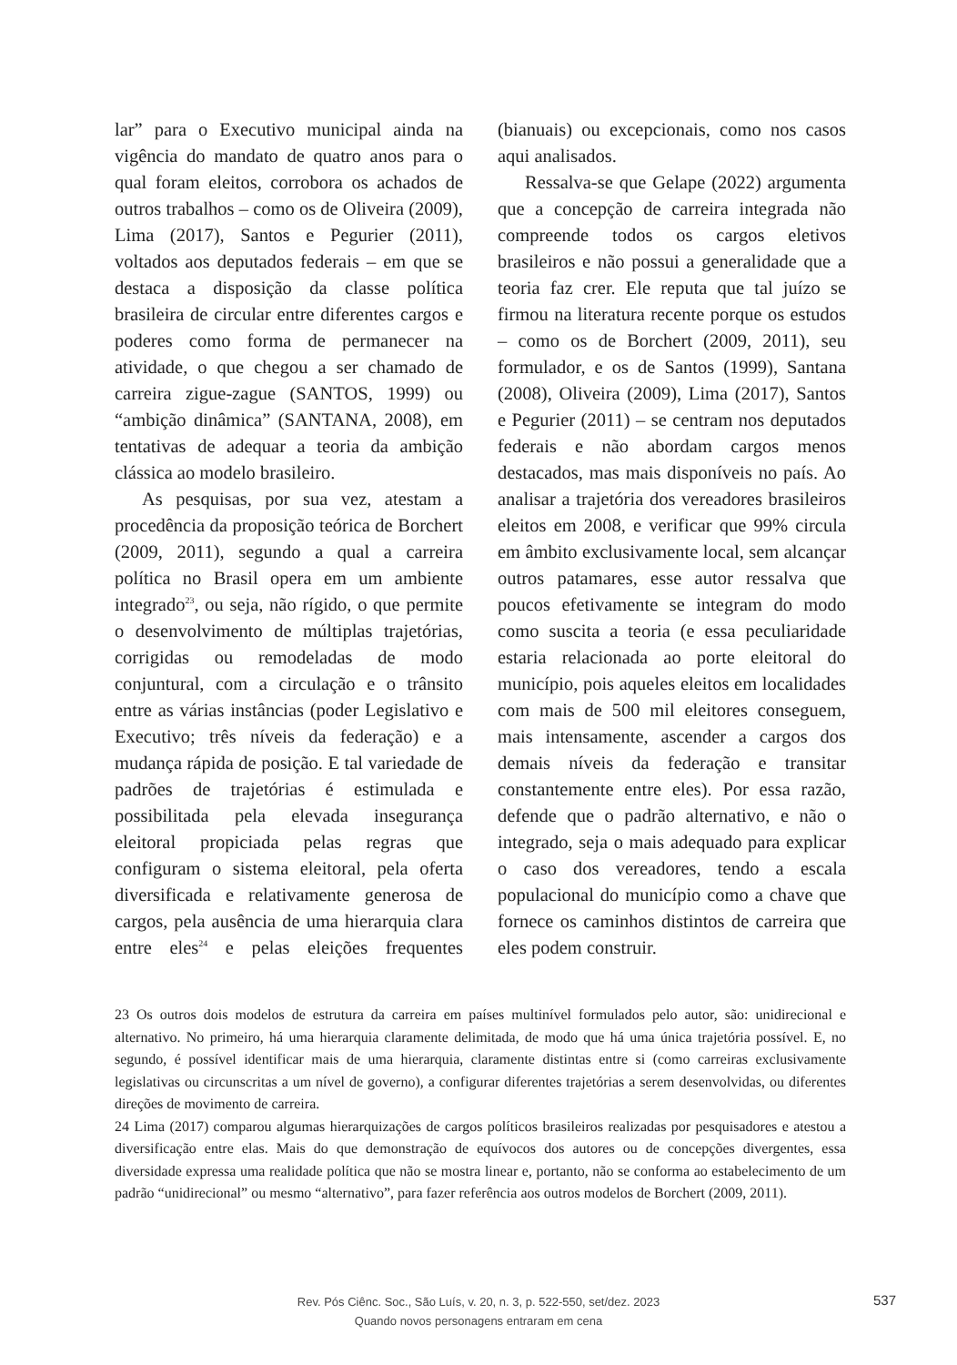lar” para o Executivo municipal ainda na vigência do mandato de quatro anos para o qual foram eleitos, corrobora os achados de outros trabalhos – como os de Oliveira (2009), Lima (2017), Santos e Pegurier (2011), voltados aos deputados federais – em que se destaca a disposição da classe política brasileira de circular entre diferentes cargos e poderes como forma de permanecer na atividade, o que chegou a ser chamado de carreira zigue-zague (SANTOS, 1999) ou “ambição dinâmica” (SANTANA, 2008), em tentativas de adequar a teoria da ambição clássica ao modelo brasileiro.
As pesquisas, por sua vez, atestam a procedência da proposição teórica de Borchert (2009, 2011), segundo a qual a carreira política no Brasil opera em um ambiente integrado<sup>23</sup>, ou seja, não rígido, o que permite o desenvolvimento de múltiplas trajetórias, corrigidas ou remodeladas de modo conjuntural, com a circulação e o trânsito entre as várias instâncias (poder Legislativo e Executivo; três níveis da federação) e a mudança rápida de posição. E tal variedade de padrões de trajetórias é estimulada e possibilitada pela elevada insegurança eleitoral propiciada pelas regras que configuram o sistema eleitoral, pela oferta diversificada e relativamente generosa de cargos, pela ausência de uma hierarquia clara entre eles<sup>24</sup> e pelas eleições frequentes (bianuais) ou excepcionais, como nos casos aqui analisados.
Ressalva-se que Gelape (2022) argumenta que a concepção de carreira integrada não compreende todos os cargos eletivos brasileiros e não possui a generalidade que a teoria faz crer. Ele reputa que tal juízo se firmou na literatura recente porque os estudos – como os de Borchert (2009, 2011), seu formulador, e os de Santos (1999), Santana (2008), Oliveira (2009), Lima (2017), Santos e Pegurier (2011) – se centram nos deputados federais e não abordam cargos menos destacados, mas mais disponíveis no país. Ao analisar a trajetória dos vereadores brasileiros eleitos em 2008, e verificar que 99% circula em âmbito exclusivamente local, sem alcançar outros patamares, esse autor ressalva que poucos efetivamente se integram do modo como suscita a teoria (e essa peculiaridade estaria relacionada ao porte eleitoral do município, pois aqueles eleitos em localidades com mais de 500 mil eleitores conseguem, mais intensamente, ascender a cargos dos demais níveis da federação e transitar constantemente entre eles). Por essa razão, defende que o padrão alternativo, e não o integrado, seja o mais adequado para explicar o caso dos vereadores, tendo a escala populacional do município como a chave que fornece os caminhos distintos de carreira que eles podem construir.
23 Os outros dois modelos de estrutura da carreira em países multinível formulados pelo autor, são: unidirecional e alternativo. No primeiro, há uma hierarquia claramente delimitada, de modo que há uma única trajetória possível. E, no segundo, é possível identificar mais de uma hierarquia, claramente distintas entre si (como carreiras exclusivamente legislativas ou circunscritas a um nível de governo), a configurar diferentes trajetórias a serem desenvolvidas, ou diferentes direções de movimento de carreira.
24 Lima (2017) comparou algumas hierarquizações de cargos políticos brasileiros realizadas por pesquisadores e atestou a diversificação entre elas. Mais do que demonstração de equívocos dos autores ou de concepções divergentes, essa diversidade expressa uma realidade política que não se mostra linear e, portanto, não se conforma ao estabelecimento de um padrão “unidirecional” ou mesmo “alternativo”, para fazer referência aos outros modelos de Borchert (2009, 2011).
Rev. Pós Ciênc. Soc., São Luís, v. 20, n. 3, p. 522-550, set/dez. 2023
Quando novos personagens entraram em cena
537